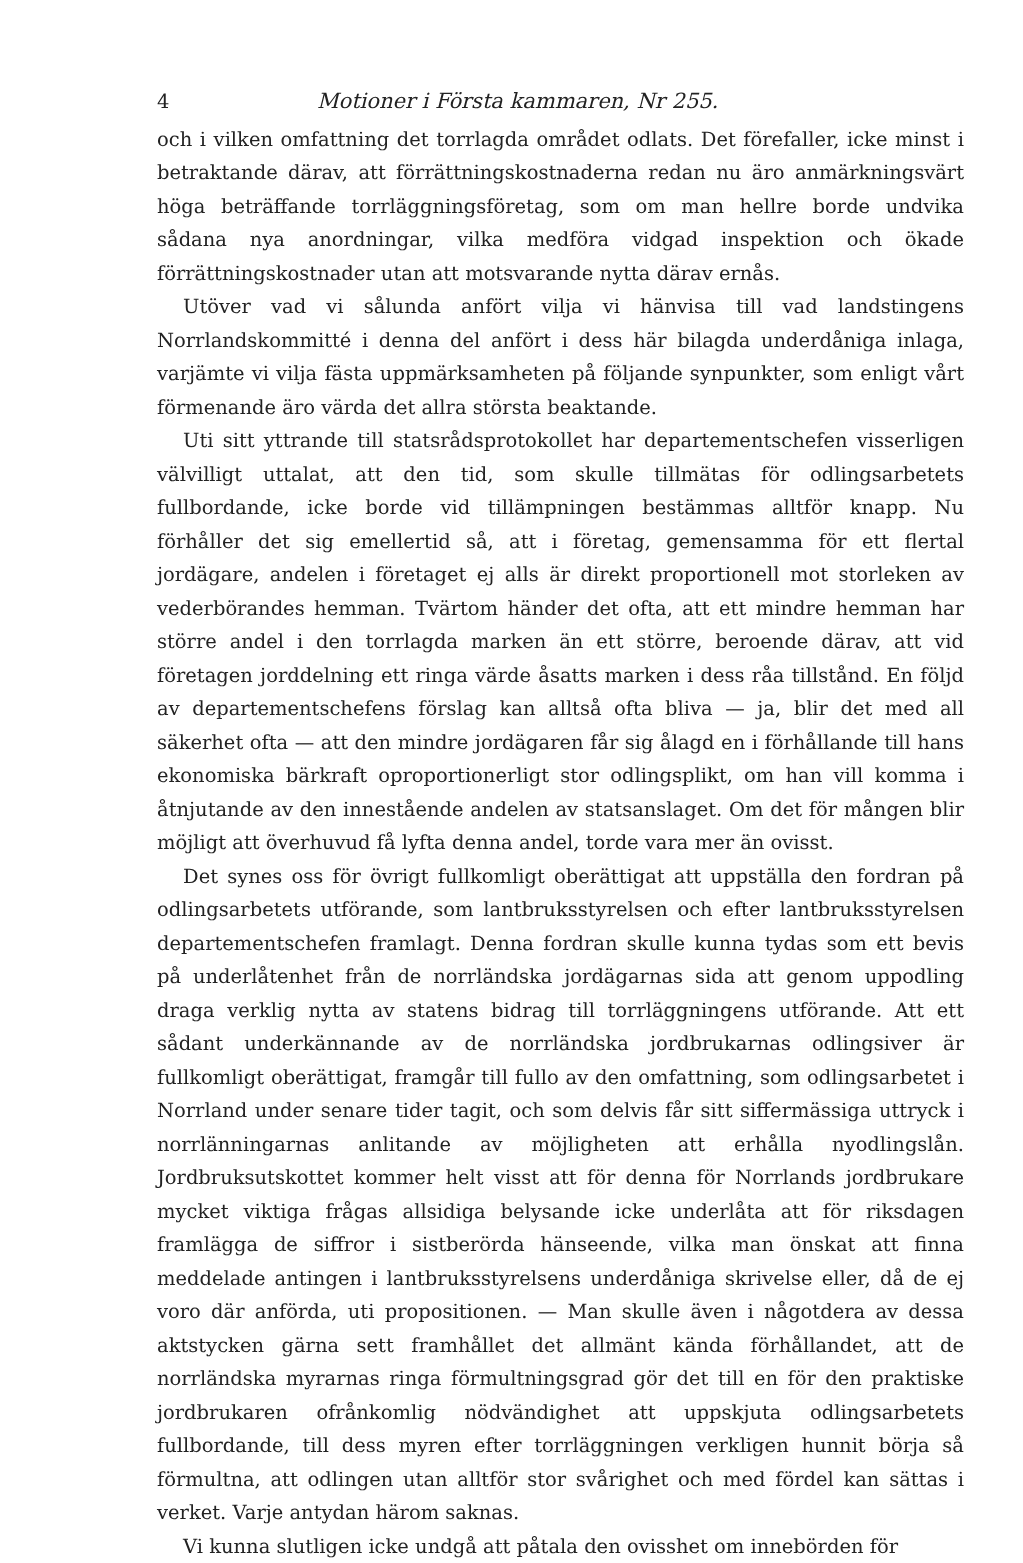4 Motioner i Första kammaren, Nr 255.
och i vilken omfattning det torrlagda området odlats. Det förefaller, icke minst i betraktande därav, att förrättningskostnaderna redan nu äro anmärkningsvärt höga beträffande torrläggningsföretag, som om man hellre borde undvika sådana nya anordningar, vilka medföra vidgad inspektion och ökade förrättningskostnader utan att motsvarande nytta därav ernås.
Utöver vad vi sålunda anfört vilja vi hänvisa till vad landstingens Norrlandskommitté i denna del anfört i dess här bilagda underdåniga inlaga, varjämte vi vilja fästa uppmärksamheten på följande synpunkter, som enligt vårt förmenande äro värda det allra största beaktande.
Uti sitt yttrande till statsrådsprotokollet har departementschefen visserligen välvilligt uttalat, att den tid, som skulle tillmätas för odlingsarbetets fullbordande, icke borde vid tillämpningen bestämmas alltför knapp. Nu förhåller det sig emellertid så, att i företag, gemensamma för ett flertal jordägare, andelen i företaget ej alls är direkt proportionell mot storleken av vederbörandes hemman. Tvärtom händer det ofta, att ett mindre hemman har större andel i den torrlagda marken än ett större, beroende därav, att vid företagen jorddelning ett ringa värde åsatts marken i dess råa tillstånd. En följd av departementschefens förslag kan alltså ofta bliva — ja, blir det med all säkerhet ofta — att den mindre jordägaren får sig ålagd en i förhållande till hans ekonomiska bärkraft oproportionerligt stor odlingsplikt, om han vill komma i åtnjutande av den innestående andelen av statsanslaget. Om det för mången blir möjligt att överhuvud få lyfta denna andel, torde vara mer än ovisst.
Det synes oss för övrigt fullkomligt oberättigat att uppställa den fordran på odlingsarbetets utförande, som lantbruksstyrelsen och efter lantbruksstyrelsen departementschefen framlagt. Denna fordran skulle kunna tydas som ett bevis på underlåtenhet från de norrländska jordägarnas sida att genom uppodling draga verklig nytta av statens bidrag till torrläggningens utförande. Att ett sådant underkännande av de norrländska jordbrukarnas odlingsiver är fullkomligt oberättigat, framgår till fullo av den omfattning, som odlingsarbetet i Norrland under senare tider tagit, och som delvis får sitt siffermässiga uttryck i norrlänningarnas anlitande av möjligheten att erhålla nyodlingslån. Jordbruksutskottet kommer helt visst att för denna för Norrlands jordbrukare mycket viktiga frågas allsidiga belysande icke underlåta att för riksdagen framlägga de siffror i sistberörda hänseende, vilka man önskat att finna meddelade antingen i lantbruksstyrelsens underdåniga skrivelse eller, då de ej voro där anförda, uti propositionen. — Man skulle även i någotdera av dessa aktstycken gärna sett framhållet det allmänt kända förhållandet, att de norrländska myrarnas ringa förmultningsgrad gör det till en för den praktiske jordbrukaren ofrånkomlig nödvändighet att uppskjuta odlingsarbetets fullbordande, till dess myren efter torrläggningen verkligen hunnit börja så förmultna, att odlingen utan alltför stor svårighet och med fördel kan sättas i verket. Varje antydan härom saknas.
Vi kunna slutligen icke undgå att påtala den ovisshet om innebörden för